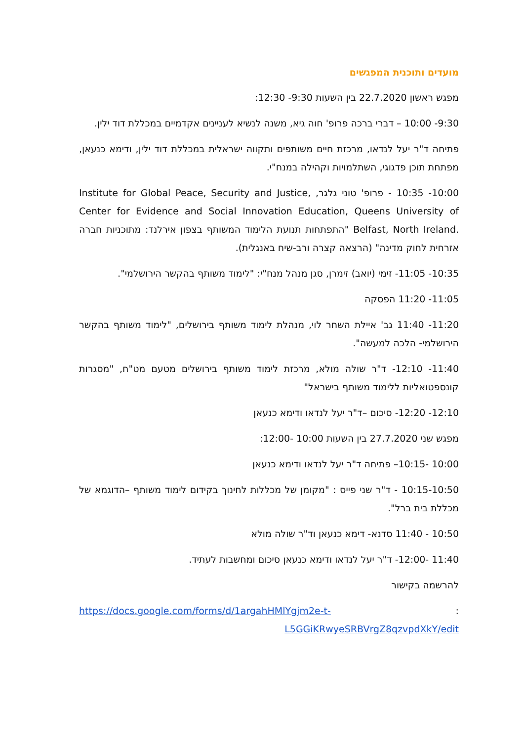מועדים ותוכנית המפגשים
מפגש ראשון 22.7.2020 בין השעות 9:30- 12:30:
9:30- 10:00 – דברי ברכה פרופ' חוה גיא, משנה לנשיא לעניינים אקדמיים במכללת דוד ילין.
פתיחה ד"ר יעל לנדאו, מרכזת חיים משותפים ותקווה ישראלית במכללת דוד ילין, ודימא כנעאן, מפתחת תוכן פדגוגי, השתלמויות וקהילה במנח"י.
10:00- 10:35 - פרופ' טוני גלגר, Institute for Global Peace, Security and Justice, Center for Evidence and Social Innovation Education, Queens University of Belfast, North Ireland. "התפתחות תנועת הלימוד המשותף בצפון אירלנד: מתוכניות חברה אזרחית לחוק מדינה" (הרצאה קצרה ורב-שיח באנגלית).
10:35- 11:05- זימי (יואב) זימרן, סגן מנהל מנח"י: "לימוד משותף בהקשר הירושלמי".
11:05- 11:20 הפסקה
11:20- 11:40 גב' איילת השחר לוי, מנהלת לימוד משותף בירושלים, "לימוד משותף בהקשר הירושלמי- הלכה למעשה".
11:40- 12:10- ד"ר שולה מולא, מרכזת לימוד משותף בירושלים מטעם מט"ח, "מסגרות קונספטואליות ללימוד משותף בישראל"
12:10- 12:20- סיכום –ד"ר יעל לנדאו ודימא כנעאן
מפגש שני 27.7.2020 בין השעות 10:00 -12:00:
10:00 -10:15– פתיחה ד"ר יעל לנדאו ודימא כנעאן
10:15-10:50 - ד"ר שני פייס : "מקומן של מכללות לחינוך בקידום לימוד משותף –הדוגמא של מכללת בית ברל".
10:50 - 11:40 סדנא- דימא כנעאן וד"ר שולה מולא
11:40 -12:00- ד"ר יעל לנדאו ודימא כנעאן סיכום ומחשבות לעתיד.
להרשמה בקישור
: https://docs.google.com/forms/d/1argahHMlYgjm2e-t-L5GGiKRwyeSRBVrgZ8qzvpdXkY/edit